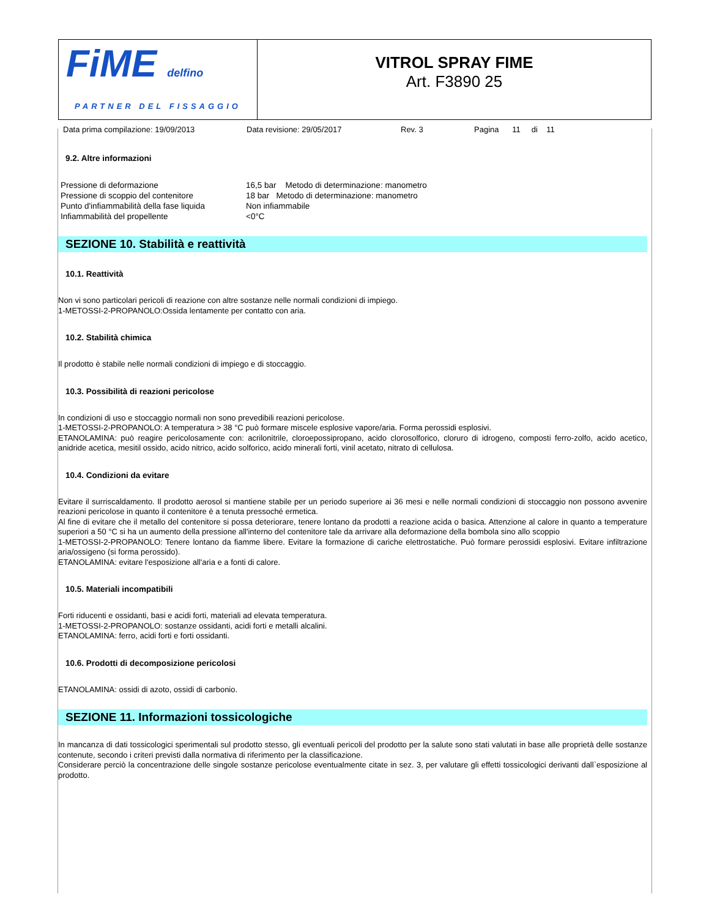FiME delfino
PARTNER DEL FISSAGGIO
VITROL SPRAY FIME
Art. F3890 25
Data prima compilazione: 19/09/2013 Data revisione: 29/05/2017 Rev. 3 Pagina 11 di 11
9.2. Altre informazioni
| Pressione di deformazione | 16,5 bar Metodo di determinazione: manometro |
| Pressione di scoppio del contenitore | 18 bar Metodo di determinazione: manometro |
| Punto d'infiammabilità della fase liquida | Non infiammabile |
| Infiammabilità del propellente | <0°C |
SEZIONE 10. Stabilità e reattività
10.1. Reattività
Non vi sono particolari pericoli di reazione con altre sostanze nelle normali condizioni di impiego.
1-METOSSI-2-PROPANOLO:Ossida lentamente per contatto con aria.
10.2. Stabilità chimica
Il prodotto è stabile nelle normali condizioni di impiego e di stoccaggio.
10.3. Possibilità di reazioni pericolose
In condizioni di uso e stoccaggio normali non sono prevedibili reazioni pericolose.
1-METOSSI-2-PROPANOLO: A temperatura > 38 °C può formare miscele esplosive vapore/aria. Forma perossidi esplosivi.
ETANOLAMINA: può reagire pericolosamente con: acrilonitrile, cloroepossipropano, acido clorosolforico, cloruro di idrogeno, composti ferro-zolfo, acido acetico, anidride acetica, mesitil ossido, acido nitrico, acido solforico, acido minerali forti, vinil acetato, nitrato di cellulosa.
10.4. Condizioni da evitare
Evitare il surriscaldamento. Il prodotto aerosol si mantiene stabile per un periodo superiore ai 36 mesi e nelle normali condizioni di stoccaggio non possono avvenire reazioni pericolose in quanto il contenitore è a tenuta pressoché ermetica.
Al fine di evitare che il metallo del contenitore si possa deteriorare, tenere lontano da prodotti a reazione acida o basica. Attenzione al calore in quanto a temperature superiori a 50 °C si ha un aumento della pressione all'interno del contenitore tale da arrivare alla deformazione della bombola sino allo scoppio
1-METOSSI-2-PROPANOLO: Tenere lontano da fiamme libere. Evitare la formazione di cariche elettrostatiche. Può formare perossidi esplosivi. Evitare infiltrazione aria/ossigeno (si forma perossido).
ETANOLAMINA: evitare l'esposizione all'aria e a fonti di calore.
10.5. Materiali incompatibili
Forti riducenti e ossidanti, basi e acidi forti, materiali ad elevata temperatura.
1-METOSSI-2-PROPANOLO: sostanze ossidanti, acidi forti e metalli alcalini.
ETANOLAMINA: ferro, acidi forti e forti ossidanti.
10.6. Prodotti di decomposizione pericolosi
ETANOLAMINA: ossidi di azoto, ossidi di carbonio.
SEZIONE 11. Informazioni tossicologiche
In mancanza di dati tossicologici sperimentali sul prodotto stesso, gli eventuali pericoli del prodotto per la salute sono stati valutati in base alle proprietà delle sostanze contenute, secondo i criteri previsti dalla normativa di riferimento per la classificazione.
Considerare perciò la concentrazione delle singole sostanze pericolose eventualmente citate in sez. 3, per valutare gli effetti tossicologici derivanti dall`esposizione al prodotto.